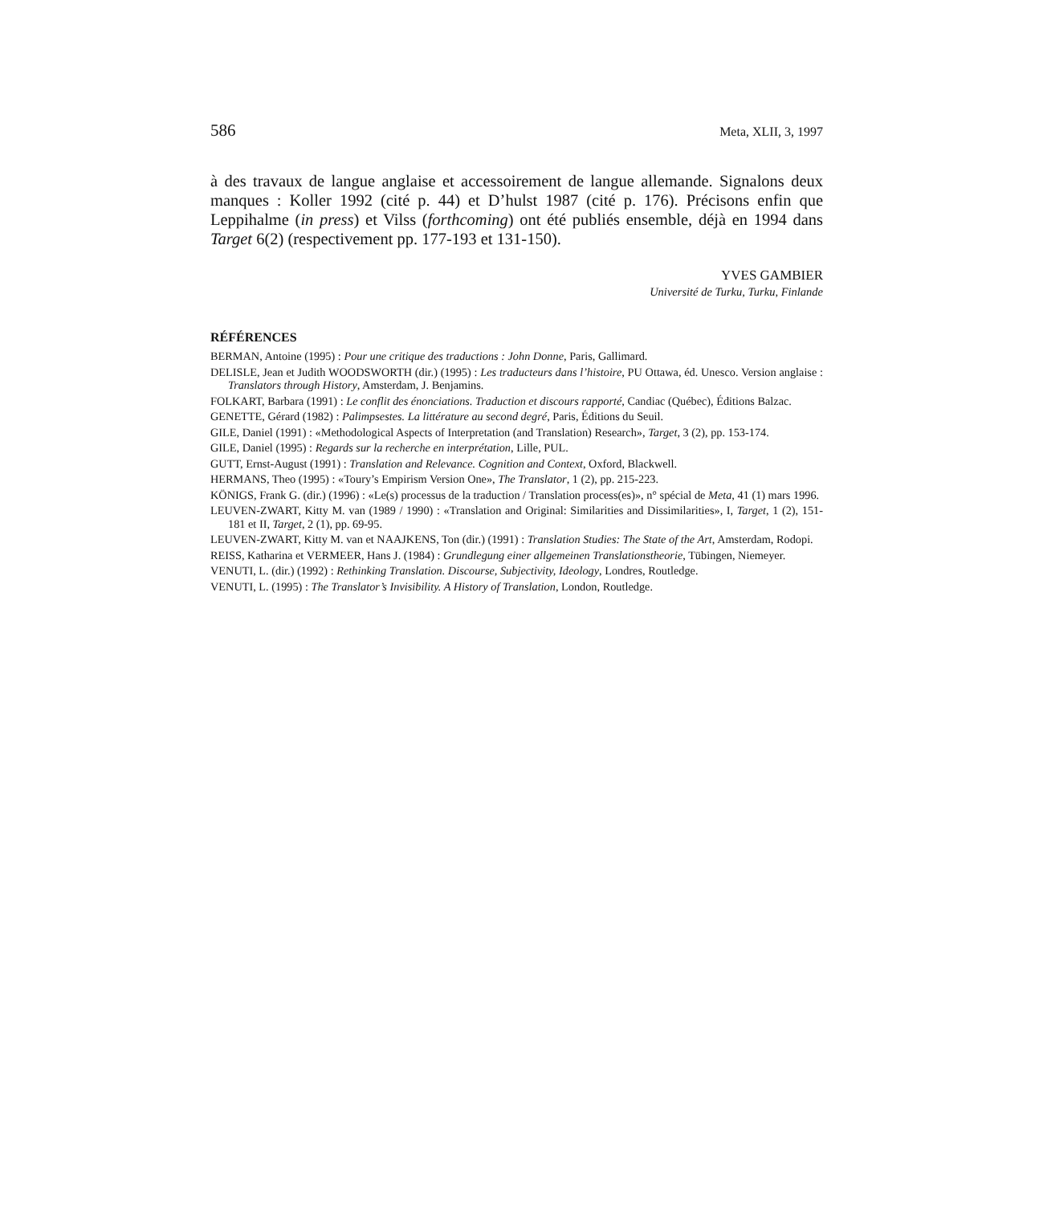586 Meta, XLII, 3, 1997
à des travaux de langue anglaise et accessoirement de langue allemande. Signalons deux manques : Koller 1992 (cité p. 44) et D’hulst 1987 (cité p. 176). Précisons enfin que Leppihalme (in press) et Vilss (forthcoming) ont été publiés ensemble, déjà en 1994 dans Target 6(2) (respectivement pp. 177-193 et 131-150).
YVES GAMBIER
Université de Turku, Turku, Finlande
RÉFÉRENCES
BERMAN, Antoine (1995) : Pour une critique des traductions : John Donne, Paris, Gallimard.
DELISLE, Jean et Judith WOODSWORTH (dir.) (1995) : Les traducteurs dans l’histoire, PU Ottawa, éd. Unesco. Version anglaise : Translators through History, Amsterdam, J. Benjamins.
FOLKART, Barbara (1991) : Le conflit des énonciations. Traduction et discours rapporté, Candiac (Québec), Éditions Balzac.
GENETTE, Gérard (1982) : Palimpsestes. La littérature au second degré, Paris, Éditions du Seuil.
GILE, Daniel (1991) : «Methodological Aspects of Interpretation (and Translation) Research», Target, 3 (2), pp. 153-174.
GILE, Daniel (1995) : Regards sur la recherche en interprétation, Lille, PUL.
GUTT, Ernst-August (1991) : Translation and Relevance. Cognition and Context, Oxford, Blackwell.
HERMANS, Theo (1995) : «Toury’s Empirism Version One», The Translator, 1 (2), pp. 215-223.
KÖNIGS, Frank G. (dir.) (1996) : «Le(s) processus de la traduction / Translation process(es)», n° spécial de Meta, 41 (1) mars 1996.
LEUVEN-ZWART, Kitty M. van (1989 / 1990) : «Translation and Original: Similarities and Dissimilarities», I, Target, 1 (2), 151-181 et II, Target, 2 (1), pp. 69-95.
LEUVEN-ZWART, Kitty M. van et NAAJKENS, Ton (dir.) (1991) : Translation Studies: The State of the Art, Amsterdam, Rodopi.
REISS, Katharina et VERMEER, Hans J. (1984) : Grundlegung einer allgemeinen Translationstheorie, Tübingen, Niemeyer.
VENUTI, L. (dir.) (1992) : Rethinking Translation. Discourse, Subjectivity, Ideology, Londres, Routledge.
VENUTI, L. (1995) : The Translator’s Invisibility. A History of Translation, London, Routledge.